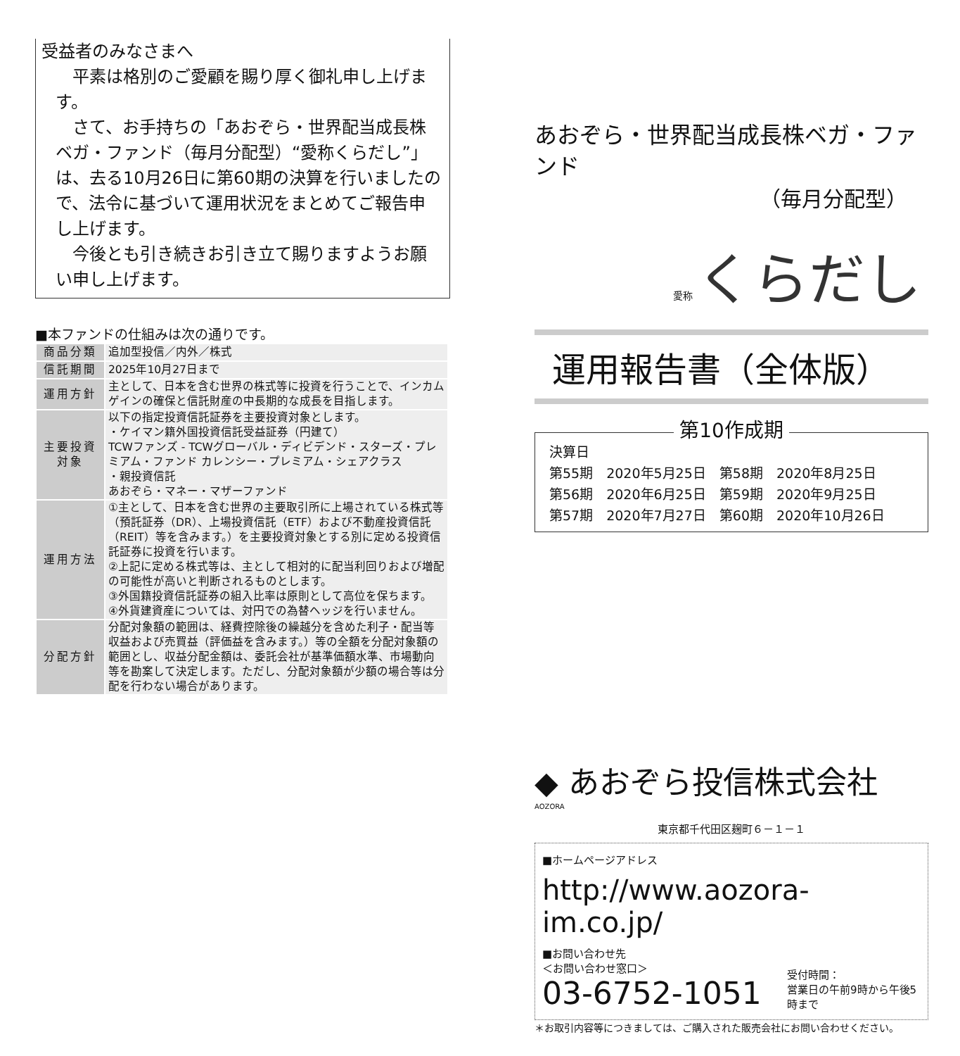受益者のみなさまへ
平素は格別のご愛顧を賜り厚く御礼申し上げます。
さて、お手持ちの「あおぞら・世界配当成長株ベガ・ファンド（毎月分配型）“愛称くらだし”」は、去る10月26日に第60期の決算を行いましたので、法令に基づいて運用状況をまとめてご報告申し上げます。
今後とも引き続きお引き立て賜りますようお願い申し上げます。
■本ファンドの仕組みは次の通りです。
| 商品分類 | 追加型投信／内外／株式 |
| 信託期間 | 2025年10月27日まで |
| 運用方針 | 主として、日本を含む世界の株式等に投資を行うことで、インカムゲインの確保と信託財産の中長期的な成長を目指します。 |
| 主要投資対象 | 以下の指定投資信託証券を主要投資対象とします。 ・ケイマン籍外国投資信託受益証券（円建て） TCWファンズ - TCWグローバル・ディビデンド・スターズ・プレミアム・ファンド カレンシー・プレミアム・シェアクラス ・親投資信託 あおぞら・マネー・マザーファンド |
| 運用方法 | ①主として、日本を含む世界の主要取引所に上場されている株式等（預託証券（DR）、上場投資信託（ETF）および不動産投資信託（REIT）等を含みます。）を主要投資対象とする別に定める投資信託証券に投資を行います。 ②上記に定める株式等は、主として相対的に配当利回りおよび増配の可能性が高いと判断されるものとします。 ③外国籍投資信託証券の組入比率は原則として高位を保ちます。 ④外貨建資産については、対円での為替ヘッジを行いません。 |
| 分配方針 | 分配対象額の範囲は、経費控除後の繰越分を含めた利子・配当等収益および売買益（評価益を含みます。）等の全額を分配対象額の範囲とし、収益分配金額は、委託会社が基準価額水準、市場動向等を勘案して決定します。ただし、分配対象額が少額の場合等は分配を行わない場合があります。 |
あおぞら・世界配当成長株ベガ・ファンド
（毎月分配型）
愛称 くらだし
運用報告書（全体版）
第10作成期
決算日
第55期　2020年5月25日　第58期　2020年8月25日
第56期　2020年6月25日　第59期　2020年9月25日
第57期　2020年7月27日　第60期　2020年10月26日
◆ あおぞら投信株式会社
AOZORA
東京都千代田区麹町６－１－１
■ホームページアドレス
http://www.aozora-im.co.jp/
■お問い合わせ先
＜お問い合わせ窓口＞
03-6752-1051
受付時間：
営業日の午前9時から午後5時まで
＊お取引内容等につきましては、ご購入された販売会社にお問い合わせください。